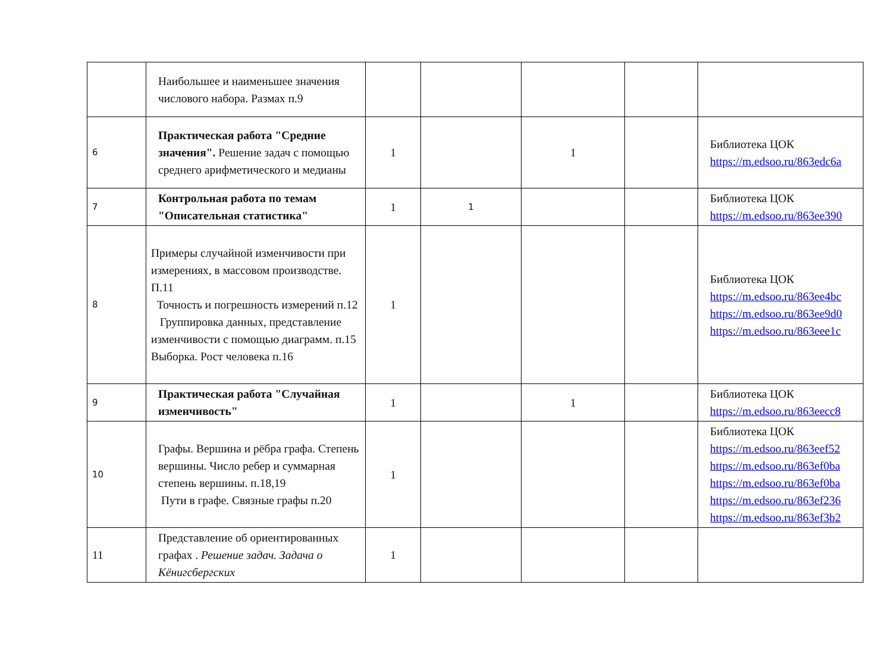| | Наибольшее и наименьшее значения числового набора. Размах п.9 | | | | | |
| 6 | Практическая работа "Средние значения". Решение задач с помощью среднего арифметического и медианы | 1 | | 1 | | Библиотека ЦОК https://m.edsoo.ru/863edc6a |
| 7 | Контрольная работа по темам "Описательная статистика" | 1 | 1 | | | Библиотека ЦОК https://m.edsoo.ru/863ee390 |
| 8 | Примеры случайной изменчивости при измерениях, в массовом производстве. П.11 Точность и погрешность измерений п.12 Группировка данных, представление изменчивости с помощью диаграмм. п.15 Выборка. Рост человека п.16 | 1 | | | | Библиотека ЦОК https://m.edsoo.ru/863ee4bc https://m.edsoo.ru/863ee9d0 https://m.edsoo.ru/863eee1c |
| 9 | Практическая работа "Случайная изменчивость" | 1 | | 1 | | Библиотека ЦОК https://m.edsoo.ru/863eecc8 |
| 10 | Графы. Вершина и рёбра графа. Степень вершины. Число ребер и суммарная степень вершины. п.18,19 Пути в графе. Связные графы п.20 | 1 | | | | Библиотека ЦОК https://m.edsoo.ru/863eef52 https://m.edsoo.ru/863ef0ba https://m.edsoo.ru/863ef0ba https://m.edsoo.ru/863ef236 https://m.edsoo.ru/863ef3b2 |
| 11 | Представление об ориентированных графах . Решение задач. Задача о Кёнигсбергских | 1 | | | | |